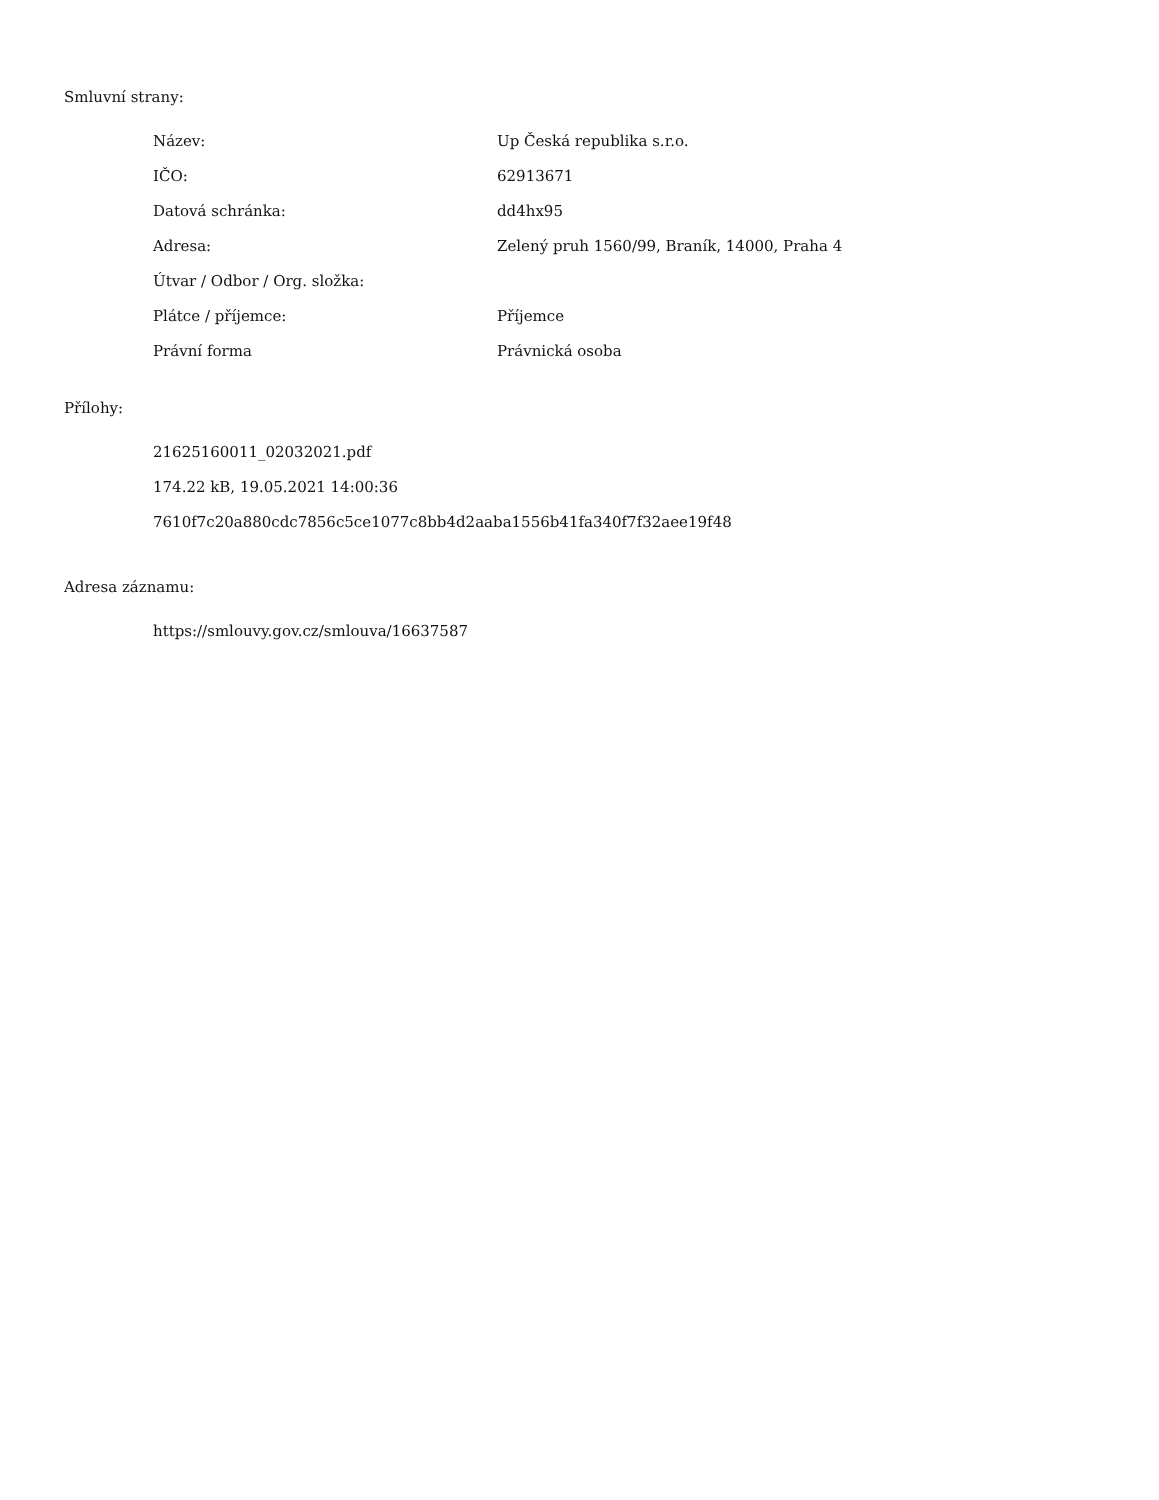Smluvní strany:
| Název: | Up Česká republika s.r.o. |
| IČO: | 62913671 |
| Datová schránka: | dd4hx95 |
| Adresa: | Zelený pruh 1560/99, Braník, 14000, Praha 4 |
| Útvar / Odbor / Org. složka: | |
| Plátce / příjemce: | Příjemce |
| Právní forma | Právnická osoba |
Přílohy:
21625160011_02032021.pdf
174.22 kB, 19.05.2021 14:00:36
7610f7c20a880cdc7856c5ce1077c8bb4d2aaba1556b41fa340f7f32aee19f48
Adresa záznamu:
https://smlouvy.gov.cz/smlouva/16637587